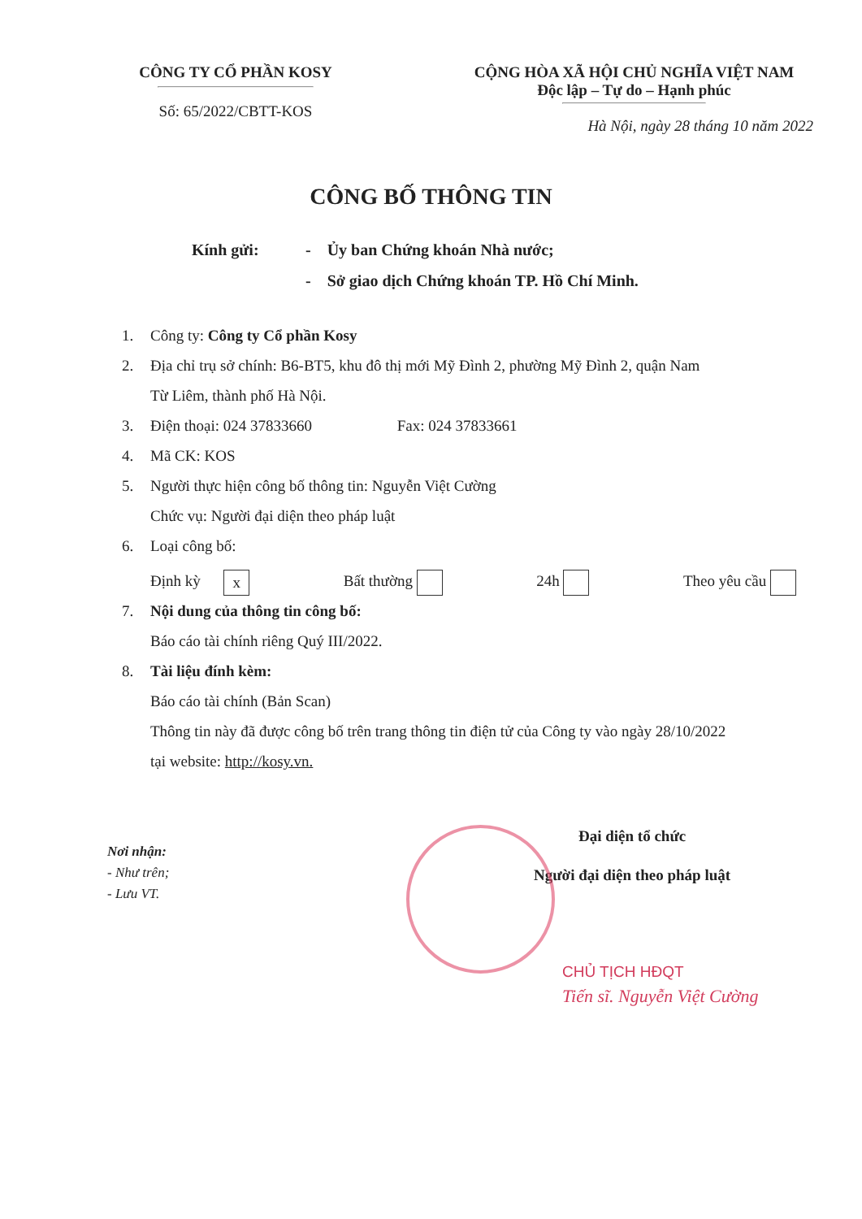CÔNG TY CỔ PHẦN KOSY
Số: 65/2022/CBTT-KOS
CỘNG HÒA XÃ HỘI CHỦ NGHĨA VIỆT NAM
Độc lập – Tự do – Hạnh phúc
Hà Nội, ngày 28 tháng 10 năm 2022
CÔNG BỐ THÔNG TIN
Kính gửi: - Ủy ban Chứng khoán Nhà nước;
- Sở giao dịch Chứng khoán TP. Hồ Chí Minh.
1. Công ty: Công ty Cổ phần Kosy
2. Địa chỉ trụ sở chính: B6-BT5, khu đô thị mới Mỹ Đình 2, phường Mỹ Đình 2, quận Nam
Từ Liêm, thành phố Hà Nội.
3. Điện thoại: 024 37833660 Fax: 024 37833661
4. Mã CK: KOS
5. Người thực hiện công bố thông tin: Nguyễn Việt Cường
Chức vụ: Người đại diện theo pháp luật
6. Loại công bố:
Định kỳ x Bất thường 24h Theo yêu cầu
7. Nội dung của thông tin công bố:
Báo cáo tài chính riêng Quý III/2022.
8. Tài liệu đính kèm:
Báo cáo tài chính (Bản Scan)
Thông tin này đã được công bố trên trang thông tin điện tử của Công ty vào ngày 28/10/2022
tại website: http://kosy.vn.
Nơi nhận:
- Như trên;
- Lưu VT.
Đại diện tổ chức
Người đại diện theo pháp luật
CHỦ TỊCH HĐQT
Tiến sĩ. Nguyễn Việt Cường